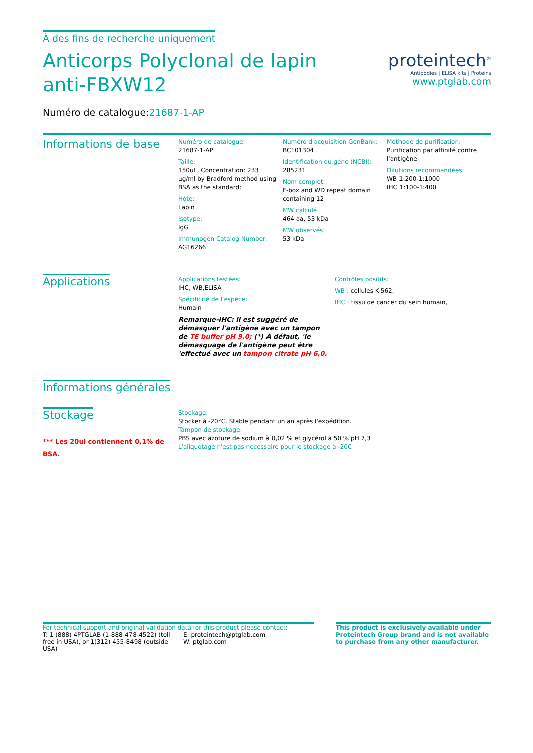À des fins de recherche uniquement
Anticorps Polyclonal de lapin anti-FBXW12
Numéro de catalogue:21687-1-AP
proteintech<sup>®</sup>
Antibodies | ELISA kits | Proteins
www.ptglab.com
Informations de base
Numéro de catalogue:
21687-1-AP
Taille:
150ul , Concentration: 233 µg/ml by Bradford method using BSA as the standard;
Hôte:
Lapin
Isotype:
IgG
Immunogen Catalog Number:
AG16266
Numéro d'acquisition GenBank:
BC101304
Identification du gène (NCBI):
285231
Nom complet:
F-box and WD repeat domain containing 12
MW calculé
464 aa, 53 kDa
MW observés:
53 kDa
Méthode de purification:
Purification par affinité contre l'antigène
Dilutions recommandées:
WB 1:200-1:1000
IHC 1:100-1:400
Applications
Applications testées:
IHC, WB,ELISA
Spécificité de l'espèce:
Humain
Remarque-IHC: il est suggéré de démasquer l'antigène avec un tampon de TE buffer pH 9.0; (*) À défaut, 'le démasquage de l'antigène peut être 'effectué avec un tampon citrate pH 6,0.
Contrôles positifs:
WB : cellules K-562,
IHC : tissu de cancer du sein humain,
Informations générales
Stockage
*** Les 20ul contiennent 0,1% de BSA.
Stockage:
Stocker à -20°C. Stable pendant un an après l'expédition.
Tampon de stockage:
PBS avec azoture de sodium à 0,02 % et glycérol à 50 % pH 7,3
L'aliquotage n'est pas nécessaire pour le stockage à -20C
For technical support and original validation data for this product please contact:
T: 1 (888) 4PTGLAB (1-888-478-4522) (toll free in USA), or 1(312) 455-8498 (outside USA)
E: proteintech@ptglab.com
W: ptglab.com
This product is exclusively available under Proteintech Group brand and is not available to purchase from any other manufacturer.